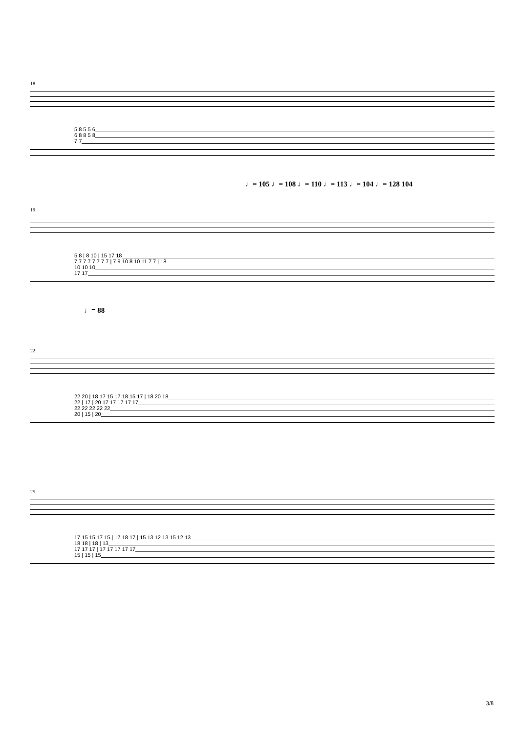18
5 8 5 5 6
6 8 8 5 8
7 7
♩= 105 ♩= 108 ♩= 110 ♩= 113 ♩= 104 ♩= 128 104
19
5 8 | 8 10 | 15 17 18
7 7 7 7 7 7 7 7 | 7 9 10 8 10 11 7 7 | 18
10 10 10
17 17
♩= 88
22
22 20 | 18 17 15 17 18 15 17 | 18 20 18
22 | 17 | 20 17 17 17 17 17
22 22 22 22 22
20 | 15 | 20
25
17 15 15 17 15 | 17 18 17 | 15 13 12 13 15 12 13
18 18 | 18 | 13
17 17 17 | 17 17 17 17 17
15 | 15 | 15
3/8